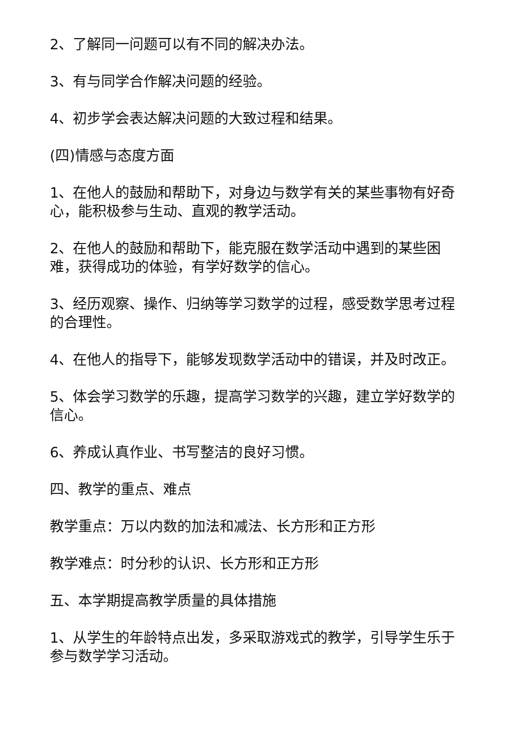2、了解同一问题可以有不同的解决办法。
3、有与同学合作解决问题的经验。
4、初步学会表达解决问题的大致过程和结果。
(四)情感与态度方面
1、在他人的鼓励和帮助下，对身边与数学有关的某些事物有好奇心，能积极参与生动、直观的教学活动。
2、在他人的鼓励和帮助下，能克服在数学活动中遇到的某些困难，获得成功的体验，有学好数学的信心。
3、经历观察、操作、归纳等学习数学的过程，感受数学思考过程的合理性。
4、在他人的指导下，能够发现数学活动中的错误，并及时改正。
5、体会学习数学的乐趣，提高学习数学的兴趣，建立学好数学的信心。
6、养成认真作业、书写整洁的良好习惯。
四、教学的重点、难点
教学重点：万以内数的加法和减法、长方形和正方形
教学难点：时分秒的认识、长方形和正方形
五、本学期提高教学质量的具体措施
1、从学生的年龄特点出发，多采取游戏式的教学，引导学生乐于参与数学学习活动。